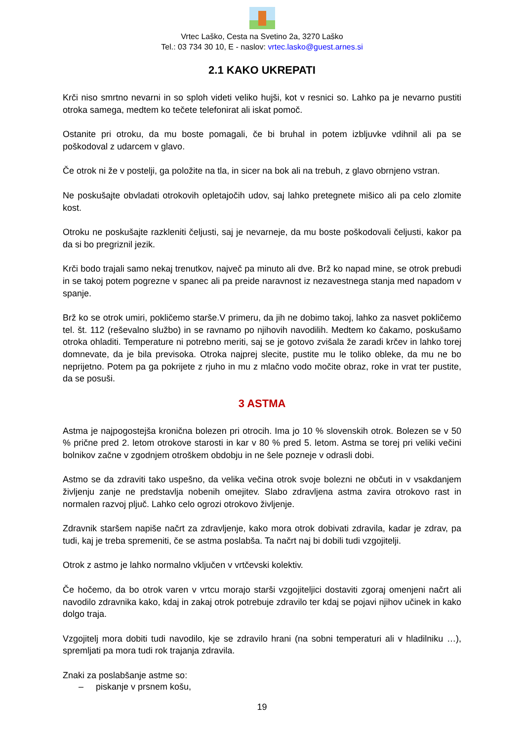Vrtec Laško, Cesta na Svetino 2a, 3270 Laško
Tel.: 03 734 30 10, E - naslov: vrtec.lasko@guest.arnes.si
2.1 KAKO UKREPATI
Krči niso smrtno nevarni in so sploh videti veliko hujši, kot v resnici so. Lahko pa je nevarno pustiti otroka samega, medtem ko tečete telefonirat ali iskat pomoč.
Ostanite pri otroku, da mu boste pomagali, če bi bruhal in potem izbljuvke vdihnil ali pa se poškodoval z udarcem v glavo.
Če otrok ni že v postelji, ga položite na tla, in sicer na bok ali na trebuh, z glavo obrnjeno vstran.
Ne poskušajte obvladati otrokovih opletajočih udov, saj lahko pretegnete mišico ali pa celo zlomite kost.
Otroku ne poskušajte razkleniti čeljusti, saj je nevarneje, da mu boste poškodovali čeljusti, kakor pa da si bo pregriznil jezik.
Krči bodo trajali samo nekaj trenutkov, največ pa minuto ali dve. Brž ko napad mine, se otrok prebudi in se takoj potem pogrezne v spanec ali pa preide naravnost iz nezavestnega stanja med napadom v spanje.
Brž ko se otrok umiri, pokličemo starše.V primeru, da jih ne dobimo takoj, lahko za nasvet pokličemo tel. št. 112 (reševalno službo) in se ravnamo po njihovih navodilih. Medtem ko čakamo, poskušamo otroka ohladiti. Temperature ni potrebno meriti, saj se je gotovo zvišala že zaradi krčev in lahko torej domnevate, da je bila previsoka. Otroka najprej slecite, pustite mu le toliko obleke, da mu ne bo neprijetno. Potem pa ga pokrijete z rjuho in mu z mlačno vodo močite obraz, roke in vrat ter pustite, da se posuši.
3 ASTMA
Astma je najpogostejša kronična bolezen pri otrocih. Ima jo 10 % slovenskih otrok. Bolezen se v 50 % prične pred 2. letom otrokove starosti in kar v 80 % pred 5. letom. Astma se torej pri veliki večini bolnikov začne v zgodnjem otroškem obdobju in ne šele pozneje v odrasli dobi.
Astmo se da zdraviti tako uspešno, da velika večina otrok svoje bolezni ne občuti in v vsakdanjem življenju zanje ne predstavlja nobenih omejitev. Slabo zdravljena astma zavira otrokovo rast in normalen razvoj pljuč. Lahko celo ogrozi otrokovo življenje.
Zdravnik staršem napiše načrt za zdravljenje, kako mora otrok dobivati zdravila, kadar je zdrav, pa tudi, kaj je treba spremeniti, če se astma poslabša. Ta načrt naj bi dobili tudi vzgojitelji.
Otrok z astmo je lahko normalno vključen v vrtčevski kolektiv.
Če hočemo, da bo otrok varen v vrtcu morajo starši vzgojiteljici dostaviti zgoraj omenjeni načrt ali navodilo zdravnika kako, kdaj in zakaj otrok potrebuje zdravilo ter kdaj se pojavi njihov učinek in kako dolgo traja.
Vzgojitelj mora dobiti tudi navodilo, kje se zdravilo hrani (na sobni temperaturi ali v hladilniku …), spremljati pa mora tudi rok trajanja zdravila.
Znaki za poslabšanje astme so:
– piskanje v prsnem košu,
19